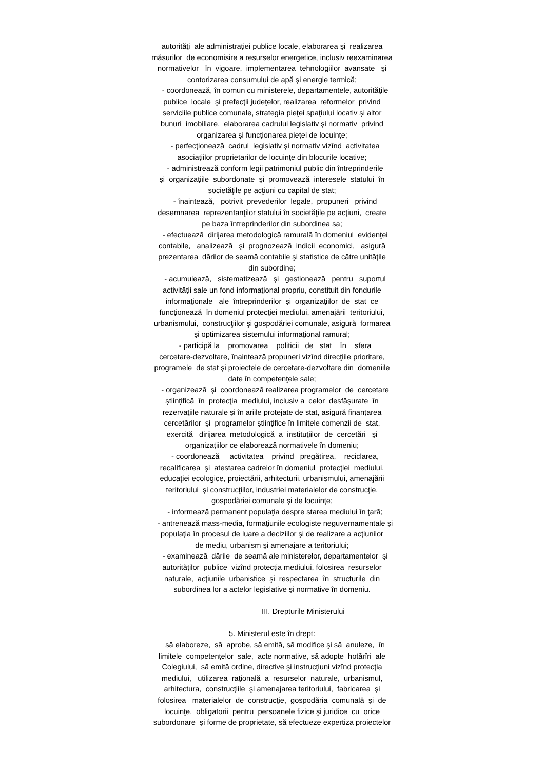autorităţi ale administraţiei publice locale, elaborarea şi realizarea măsurilor de economisire a resurselor energetice, inclusiv reexaminarea normativelor în vigoare, implementarea tehnologiilor avansate şi contorizarea consumului de apă şi energie termică; - coordonează, în comun cu ministerele, departamentele, autorităţile publice locale şi prefecţii judeţelor, realizarea reformelor privind serviciile publice comunale, strategia pieţei spaţiului locativ şi altor bunuri imobiliare, elaborarea cadrului legislativ şi normativ privind organizarea şi funcţionarea pieţei de locuinţe; - perfecţionează cadrul legislativ şi normativ vizînd activitatea asociaţiilor proprietarilor de locuinţe din blocurile locative; - administrează conform legii patrimoniul public din întreprinderile şi organizaţiile subordonate şi promovează interesele statului în societăţile pe acţiuni cu capital de stat; - înaintează, potrivit prevederilor legale, propuneri privind desemnarea reprezentanţilor statului în societăţile pe acţiuni, create pe baza întreprinderilor din subordinea sa; - efectuează dirijarea metodologică ramurală în domeniul evidenţei contabile, analizează şi prognozează indicii economici, asigură prezentarea dărilor de seamă contabile şi statistice de către unităţile din subordine; - acumulează, sistematizează şi gestionează pentru suportul activităţii sale un fond informaţional propriu, constituit din fondurile informaţionale ale întreprinderilor şi organizaţiilor de stat ce funcţionează în domeniul protecţiei mediului, amenajării teritoriului, urbanismului, construcţiilor şi gospodăriei comunale, asigură formarea şi optimizarea sistemului informaţional ramural; - participă la promovarea politicii de stat în sfera cercetare-dezvoltare, înaintează propuneri vizînd direcţiile prioritare, programele de stat şi proiectele de cercetare-dezvoltare din domeniile date în competenţele sale; - organizează şi coordonează realizarea programelor de cercetare ştiinţifică în protecţia mediului, inclusiv a celor desfăşurate în rezervaţiile naturale şi în ariile protejate de stat, asigură finanţarea cercetărilor şi programelor ştiinţifice în limitele comenzii de stat, exercită dirijarea metodologică a instituţiilor de cercetări şi organizaţiilor ce elaborează normativele în domeniu; - coordonează activitatea privind pregătirea, reciclarea, recalificarea şi atestarea cadrelor în domeniul protecţiei mediului, educaţiei ecologice, proiectării, arhitecturii, urbanismului, amenajării teritoriului şi construcţiilor, industriei materialelor de construcţie, gospodăriei comunale şi de locuinţe; - informează permanent populaţia despre starea mediului în ţară; - antrenează mass-media, formaţiunile ecologiste neguvernamentale şi populaţia în procesul de luare a deciziilor şi de realizare a acţiunilor de mediu, urbanism şi amenajare a teritoriului; - examinează dările de seamă ale ministerelor, departamentelor şi autorităţilor publice vizînd protecţia mediului, folosirea resurselor naturale, acţiunile urbanistice şi respectarea în structurile din subordinea lor a actelor legislative şi normative în domeniu. III. Drepturile Ministerului 5. Ministerul este în drept: să elaboreze, să aprobe, să emită, să modifice şi să anuleze, în limitele competenţelor sale, acte normative, să adopte hotărîri ale Colegiului, să emită ordine, directive şi instrucţiuni vizînd protecţia mediului, utilizarea raţională a resurselor naturale, urbanismul, arhitectura, construcţiile şi amenajarea teritoriului, fabricarea şi folosirea materialelor de construcţie, gospodăria comunală şi de locuinţe, obligatorii pentru persoanele fizice şi juridice cu orice subordonare şi forme de proprietate, să efectueze expertiza proiectelor